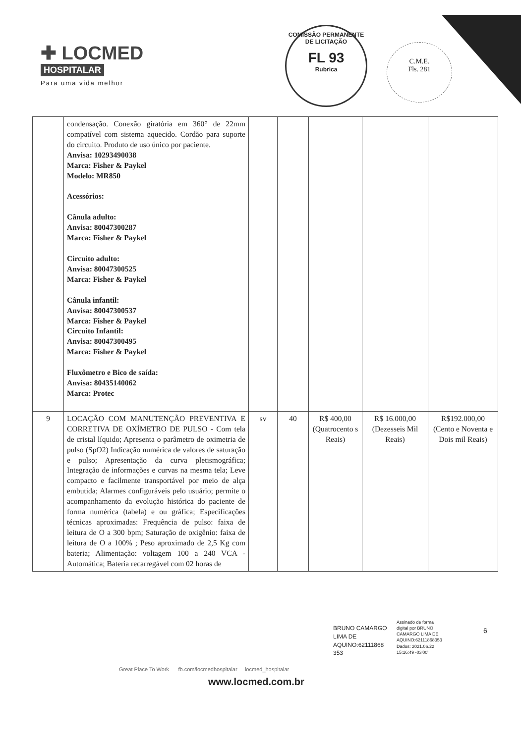✚ LOCMED
HOSPITALAR
Para uma vida melhor
COMISSÃO PERMANENTE DE LICITAÇÃO
FL 93
Rubrica
C.M.E.
Fls. 281
| | condensação. Conexão giratória em 360° de 22mm compatível com sistema aquecido. Cordão para suporte do circuito. Produto de uso único por paciente. Anvisa: 10293490038 Marca: Fisher & Paykel Modelo: MR850 Acessórios: Cânula adulto: Anvisa: 80047300287 Marca: Fisher & Paykel Circuito adulto: Anvisa: 80047300525 Marca: Fisher & Paykel Cânula infantil: Anvisa: 80047300537 Marca: Fisher & Paykel Circuito Infantil: Anvisa: 80047300495 Marca: Fisher & Paykel Fluxômetro e Bico de saída: Anvisa: 80435140062 Marca: Protec | | | | | |
| 9 | LOCAÇÃO COM MANUTENÇÃO PREVENTIVA E CORRETIVA DE OXÍMETRO DE PULSO - Com tela de cristal líquido; Apresenta o parâmetro de oximetria de pulso (SpO2) Indicação numérica de valores de saturação e pulso; Apresentação da curva pletismográfica; Integração de informações e curvas na mesma tela; Leve compacto e facilmente transportável por meio de alça embutida; Alarmes configuráveis pelo usuário; permite o acompanhamento da evolução histórica do paciente de forma numérica (tabela) e ou gráfica; Especificações técnicas aproximadas: Frequência de pulso: faixa de leitura de O a 300 bpm; Saturação de oxigênio: faixa de leitura de O a 100% ; Peso aproximado de 2,5 Kg com bateria; Alimentação: voltagem 100 a 240 VCA - Automática; Bateria recarregável com 02 horas de | sv | 40 | R$ 400,00 (Quatrocento s Reais) | R$ 16.000,00 (Dezesseis Mil Reais) | R$192.000,00 (Cento e Noventa e Dois mil Reais) |
BRUNO CAMARGO
LIMA DE
AQUINO:62111868
353
Assinado de forma
digital por BRUNO
CAMARGO LIMA DE
AQUINO:62111868353
Dados: 2021.06.22
15:16:49 -03'00'
6
Great Place To Work fb.com/locmedhospitalar locmed_hospitalar
www.locmed.com.br